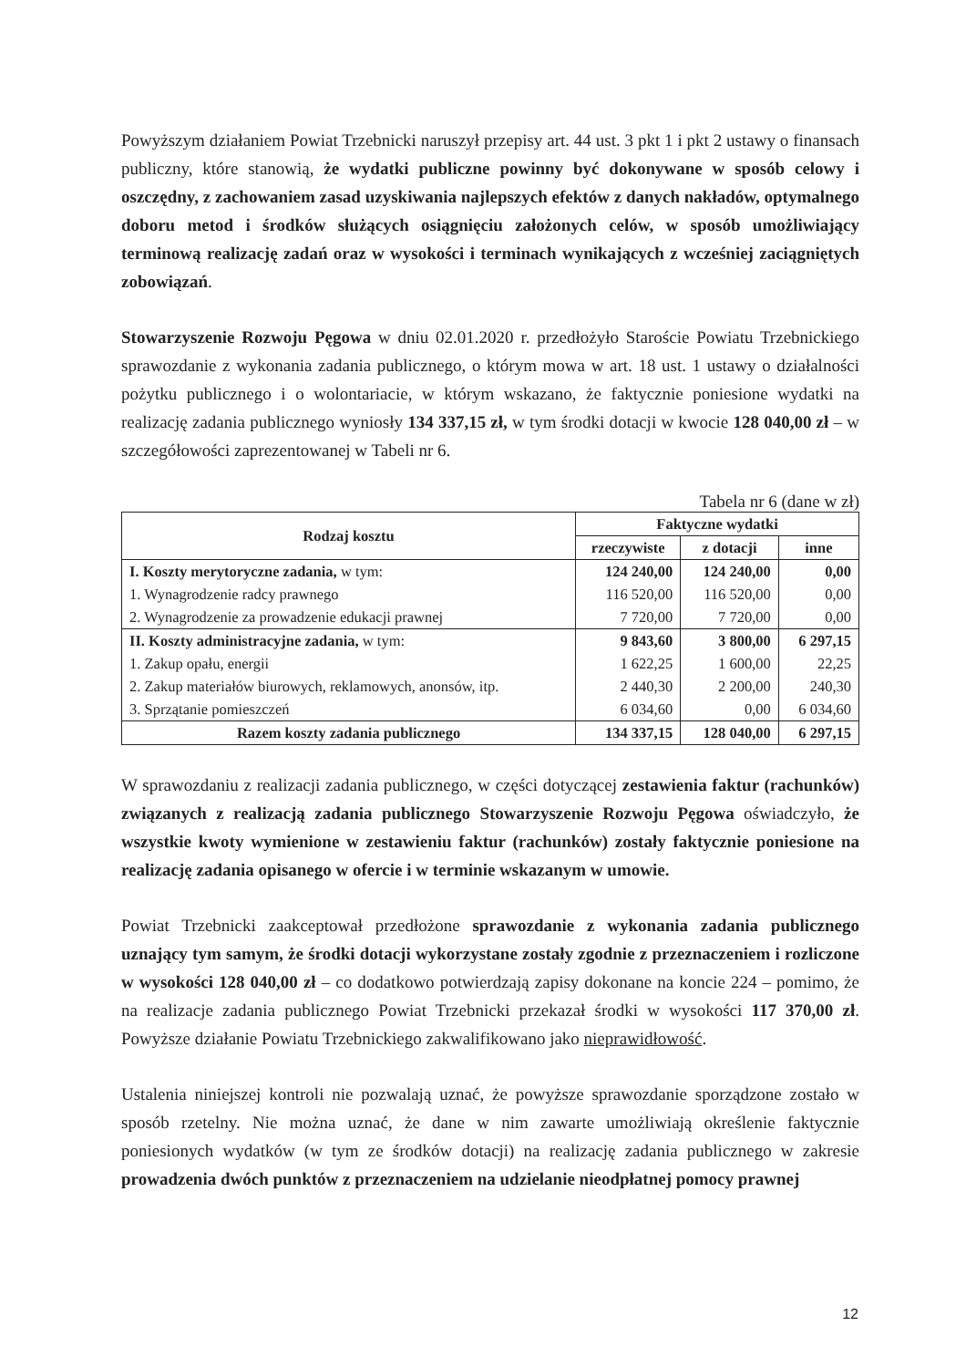Powyższym działaniem Powiat Trzebnicki naruszył przepisy art. 44 ust. 3 pkt 1 i pkt 2 ustawy o finansach publiczny, które stanowią, że wydatki publiczne powinny być dokonywane w sposób celowy i oszczędny, z zachowaniem zasad uzyskiwania najlepszych efektów z danych nakładów, optymalnego doboru metod i środków służących osiągnięciu założonych celów, w sposób umożliwiający terminową realizację zadań oraz w wysokości i terminach wynikających z wcześniej zaciągniętych zobowiązań.
Stowarzyszenie Rozwoju Pęgowa w dniu 02.01.2020 r. przedłożyło Staroście Powiatu Trzebnickiego sprawozdanie z wykonania zadania publicznego, o którym mowa w art. 18 ust. 1 ustawy o działalności pożytku publicznego i o wolontariacie, w którym wskazano, że faktycznie poniesione wydatki na realizację zadania publicznego wyniosły 134 337,15 zł, w tym środki dotacji w kwocie 128 040,00 zł – w szczegółowości zaprezentowanej w Tabeli nr 6.
Tabela nr 6 (dane w zł)
| Rodzaj kosztu | Faktyczne wydatki | | |
| --- | --- | --- | --- |
| | rzeczywiste | z dotacji | inne |
| I. Koszty merytoryczne zadania, w tym: | 124 240,00 | 124 240,00 | 0,00 |
| 1. Wynagrodzenie radcy prawnego | 116 520,00 | 116 520,00 | 0,00 |
| 2. Wynagrodzenie za prowadzenie edukacji prawnej | 7 720,00 | 7 720,00 | 0,00 |
| II. Koszty administracyjne zadania, w tym: | 9 843,60 | 3 800,00 | 6 297,15 |
| 1. Zakup opału, energii | 1 622,25 | 1 600,00 | 22,25 |
| 2. Zakup materiałów biurowych, reklamowych, anonsów, itp. | 2 440,30 | 2 200,00 | 240,30 |
| 3. Sprzątanie pomieszczeń | 6 034,60 | 0,00 | 6 034,60 |
| Razem koszty zadania publicznego | 134 337,15 | 128 040,00 | 6 297,15 |
W sprawozdaniu z realizacji zadania publicznego, w części dotyczącej zestawienia faktur (rachunków) związanych z realizacją zadania publicznego Stowarzyszenie Rozwoju Pęgowa oświadczyło, że wszystkie kwoty wymienione w zestawieniu faktur (rachunków) zostały faktycznie poniesione na realizację zadania opisanego w ofercie i w terminie wskazanym w umowie.
Powiat Trzebnicki zaakceptował przedłożone sprawozdanie z wykonania zadania publicznego uznający tym samym, że środki dotacji wykorzystane zostały zgodnie z przeznaczeniem i rozliczone w wysokości 128 040,00 zł – co dodatkowo potwierdzają zapisy dokonane na koncie 224 – pomimo, że na realizacje zadania publicznego Powiat Trzebnicki przekazał środki w wysokości 117 370,00 zł. Powyższe działanie Powiatu Trzebnickiego zakwalifikowano jako nieprawidłowość.
Ustalenia niniejszej kontroli nie pozwalają uznać, że powyższe sprawozdanie sporządzone zostało w sposób rzetelny. Nie można uznać, że dane w nim zawarte umożliwiają określenie faktycznie poniesionych wydatków (w tym ze środków dotacji) na realizację zadania publicznego w zakresie prowadzenia dwóch punktów z przeznaczeniem na udzielanie nieodpłatnej pomocy prawnej
12